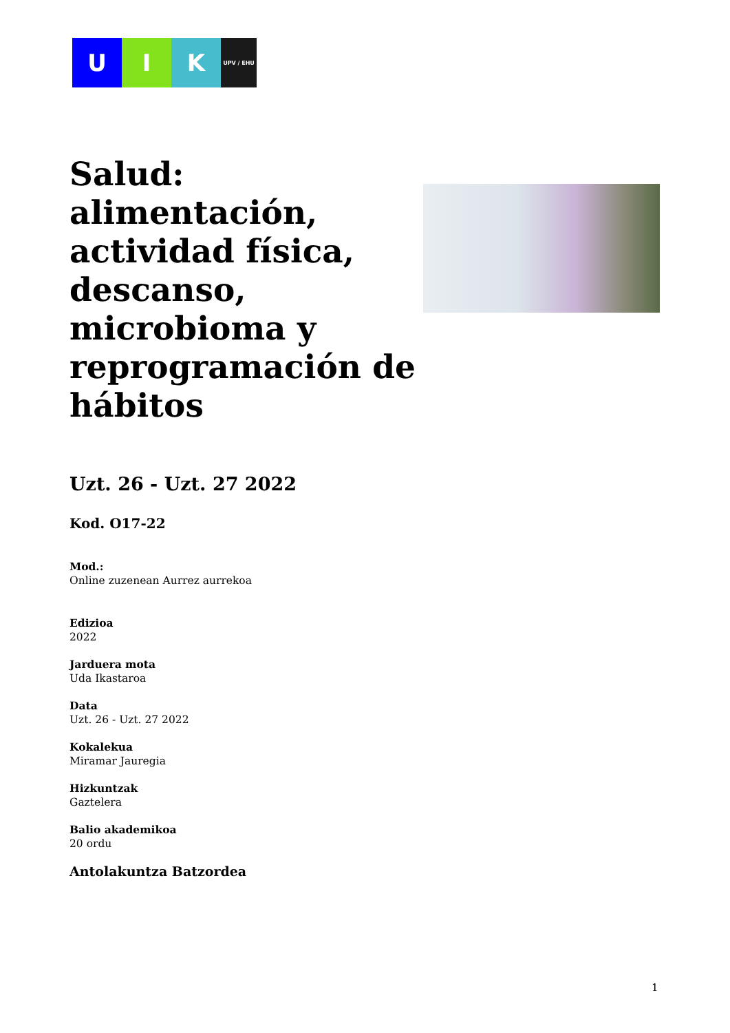U I K
UPV / EHU
Salud: alimentación, actividad física, descanso, microbioma y reprogramación de hábitos
Uzt. 26 - Uzt. 27 2022
Kod. O17-22
Mod.:
Online zuzenean Aurrez aurrekoa
Edizioa
2022
Jarduera mota
Uda Ikastaroa
Data
Uzt. 26 - Uzt. 27 2022
Kokalekua
Miramar Jauregia
Hizkuntzak
Gaztelera
Balio akademikoa
20 ordu
Antolakuntza Batzordea
1